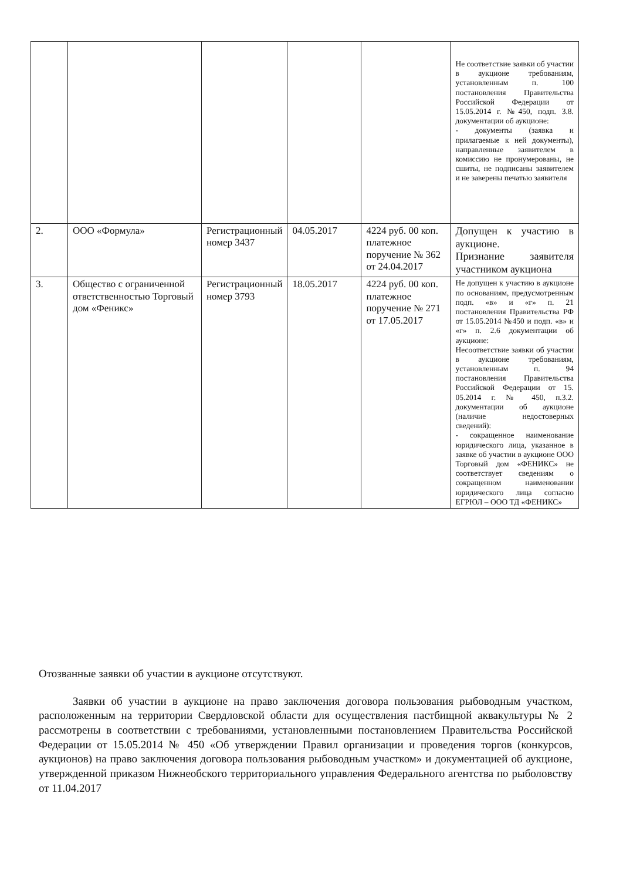| | | | | | Не соответствие заявки об участии в аукционе требованиям, установленным п. 100 постановления Правительства Российской Федерации от 15.05.2014 г. №450, подп. 3.8. документации об аукционе: - документы (заявка и прилагаемые к ней документы), направленные заявителем в комиссию не пронумерованы, не сшиты, не подписаны заявителем и не заверены печатью заявителя |
| 2. | ООО «Формула» | Регистрационный номер 3437 | 04.05.2017 | 4224 руб. 00 коп. платежное поручение № 362 от 24.04.2017 | Допущен к участию в аукционе. Признание заявителя участником аукциона |
| 3. | Общество с ограниченной ответственностью Торговый дом «Феникс» | Регистрационный номер 3793 | 18.05.2017 | 4224 руб. 00 коп. платежное поручение № 271 от 17.05.2017 | Не допущен к участию в аукционе по основаниям, предусмотренным подп. «в» и «г» п. 21 постановления Правительства РФ от 15.05.2014 №450 и подп. «в» и «г» п. 2.6 документации об аукционе: Несоответствие заявки об участии в аукционе требованиям, установленным п. 94 постановления Правительства Российской Федерации от 15. 05.2014 г. № 450, п.3.2. документации об аукционе (наличие недостоверных сведений): - сокращенное наименование юридического лица, указанное в заявке об участии в аукционе ООО Торговый дом «ФЕНИКС» не соответствует сведениям о сокращенном наименовании юридического лица согласно ЕГРЮЛ – ООО ТД «ФЕНИКС» |
Отозванные заявки об участии в аукционе отсутствуют.
Заявки об участии в аукционе на право заключения договора пользования рыбоводным участком, расположенным на территории Свердловской области для осуществления пастбищной аквакультуры № 2 рассмотрены в соответствии с требованиями, установленными постановлением Правительства Российской Федерации от 15.05.2014 № 450 «Об утверждении Правил организации и проведения торгов (конкурсов, аукционов) на право заключения договора пользования рыбоводным участком» и документацией об аукционе, утвержденной приказом Нижнеобского территориального управления Федерального агентства по рыболовству от 11.04.2017